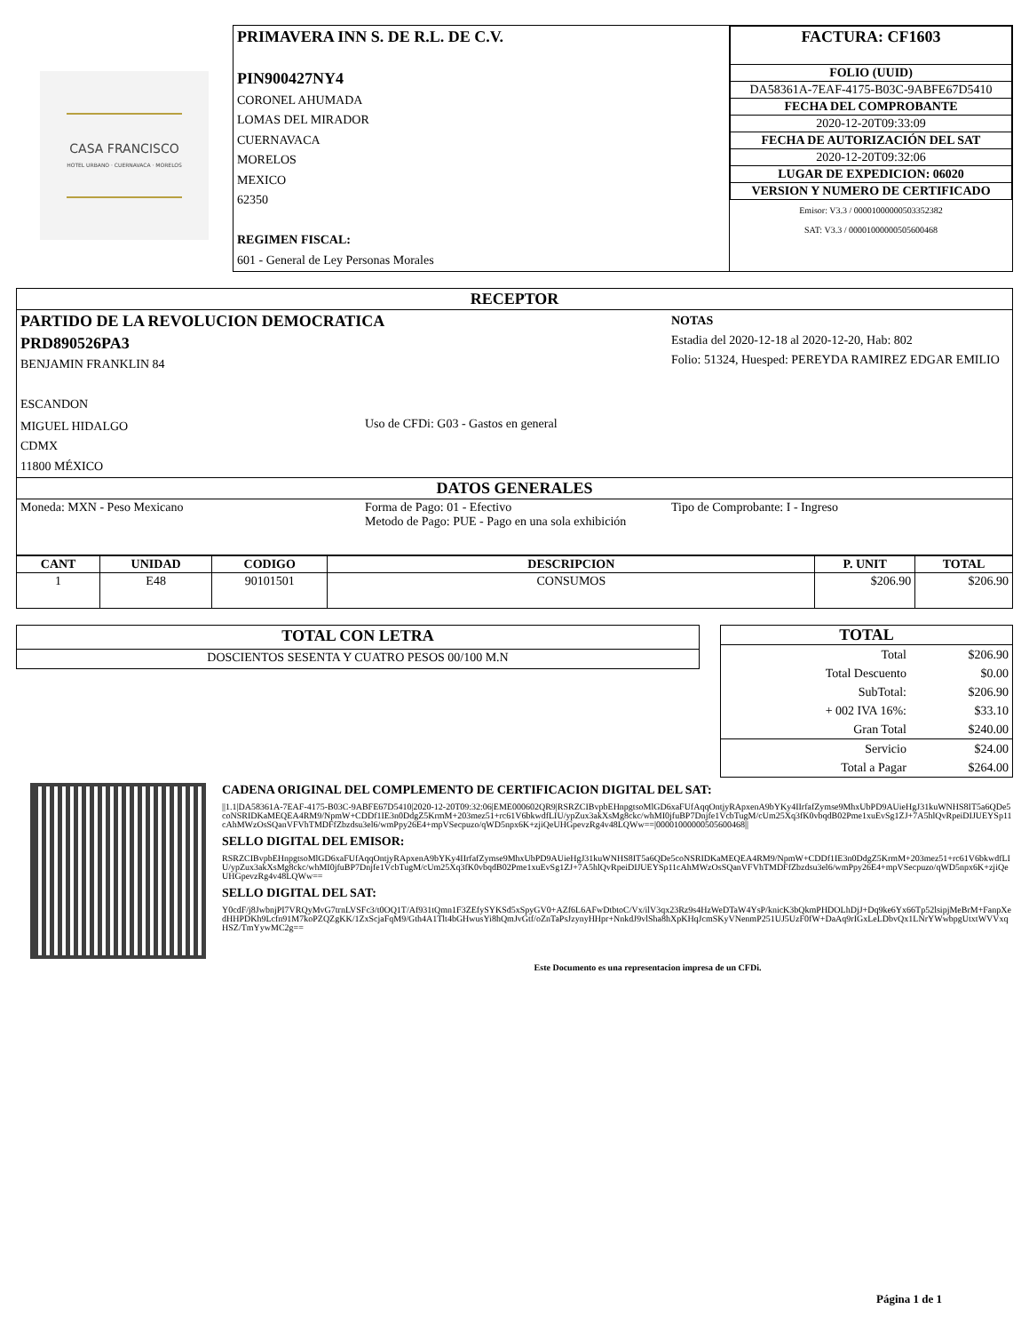CASA FRANCISCO
HOTEL URBANO · CUERNAVACA · MORELOS
| PRIMAVERA INN S. DE R.L. DE C.V. PIN900427NY4 CORONEL AHUMADA LOMAS DEL MIRADOR CUERNAVACA MORELOS MEXICO 62350 REGIMEN FISCAL: 601 - General de Ley Personas Morales | / FACTURA: CF1603 / / FOLIO (UUID) / / DA58361A-7EAF-4175-B03C-9ABFE67D5410 / / FECHA DEL COMPROBANTE / / 2020-12-20T09:33:09 / / FECHA DE AUTORIZACIÓN DEL SAT / / 2020-12-20T09:32:06 / / LUGAR DE EXPEDICION: 06020 / / VERSION Y NUMERO DE CERTIFICADO / / Emisor: V3.3 / 00001000000503352382 SAT: V3.3 / 00001000000505600468 / |
| RECEPTOR | | |
| PARTIDO DE LA REVOLUCION DEMOCRATICA PRD890526PA3 BENJAMIN FRANKLIN 84 ESCANDON | | NOTAS Estadia del 2020-12-18 al 2020-12-20, Hab: 802 Folio: 51324, Huesped: PEREYDA RAMIREZ EDGAR EMILIO |
| MIGUEL HIDALGO CDMX 11800 MÉXICO | Uso de CFDi: G03 - Gastos en general | |
| DATOS GENERALES | | |
| Moneda: MXN - Peso Mexicano | Forma de Pago: 01 - Efectivo Metodo de Pago: PUE - Pago en una sola exhibición | Tipo de Comprobante: I - Ingreso |
| CANT | UNIDAD | CODIGO | DESCRIPCION | P. UNIT | TOTAL |
| --- | --- | --- | --- | --- | --- |
| 1 | E48 | 90101501 | CONSUMOS | $206.90 | $206.90 |
| TOTAL CON LETRA |
| DOSCIENTOS SESENTA Y CUATRO PESOS 00/100 M.N |
| TOTAL | |
| Total | $206.90 |
| Total Descuento | $0.00 |
| SubTotal: | $206.90 |
| + 002 IVA 16%: | $33.10 |
| Gran Total | $240.00 |
| Servicio | $24.00 |
| Total a Pagar | $264.00 |
CADENA ORIGINAL DEL COMPLEMENTO DE CERTIFICACION DIGITAL DEL SAT:
||1.1|DA58361A-7EAF-4175-B03C-9ABFE67D5410|2020-12-20T09:32:06|EME000602QR9|RSRZCIBvpbEHnpgtsoMlGD6xaFUfAqqOntjyRApxenA9bYKy4IIrfafZymse9MhxUbPD9AUieHgJ31kuWNHS8IT5a6QDe5coNSRIDKaMEQEA4RM9/NpmW+CDDf1IE3n0DdgZ5KrmM+203mez51+rc61V6bkwdfLIU/ypZux3akXsMg8ckc/whMI0jfuBP7Dnjfe1VcbTugM/cUm25Xq3fK0vbqdB02Pme1xuEvSg1ZJ+7A5hlQvRpeiDIJUEYSp11cAhMWzOsSQanVFVhTMDFfZbzdsu3el6/wmPpy26E4+mpVSecpuzo/qWD5npx6K+zjiQeUHGpevzRg4v48LQWw==|00001000000505600468||
SELLO DIGITAL DEL EMISOR:
RSRZCIBvpbEHnpgtsoMlGD6xaFUfAqqOntjyRApxenA9bYKy4IIrfafZymse9MhxUbPD9AUieHgJ31kuWNHS8IT5a6QDe5coNSRIDKaMEQEA4RM9/NpmW+CDDf1IE3n0DdgZ5KrmM+203mez51+rc61V6bkwdfLIU/ypZux3akXsMg8ckc/whMI0jfuBP7Dnjfe1VcbTugM/cUm25Xq3fK0vbqdB02Pme1xuEvSg1ZJ+7A5hlQvRpeiDIJUEYSp11cAhMWzOsSQanVFVhTMDFfZbzdsu3el6/wmPpy26E4+mpVSecpuzo/qWD5npx6K+zjiQeUHGpevzRg4v48LQWw==
SELLO DIGITAL DEL SAT:
Y0cdF/j8JwbnjPI7VRQyMvG7trnLVSFc3/t0OQ1T/Af931tQmn1F3ZEfySYKSd5xSpyGV0+AZf6L6AFwDtbtoC/Vx/ilV3qx23Rz9s4HzWeDTaW4YsP/knicK3bQkmPHDOLhDjJ+Dq9ke6Yx66Tp52lsipjMeBrM+FanpXedHHPDKh9Lcfn91M7koPZQZgKK/1ZxScjaFqM9/Gth4A1Tlt4bGHwusYi8hQmJvGtf/oZnTaPsJzynyHHpr+NnkdJ9vlSha8hXpKHqJcmSKyVNenmP251UJ5UzF0fW+DaAq9rIGxLeLDbvQx1LNrYWwbpgUtxtWVVxqHSZ/TmYywMC2g==
Este Documento es una representacion impresa de un CFDi.
Página 1 de 1